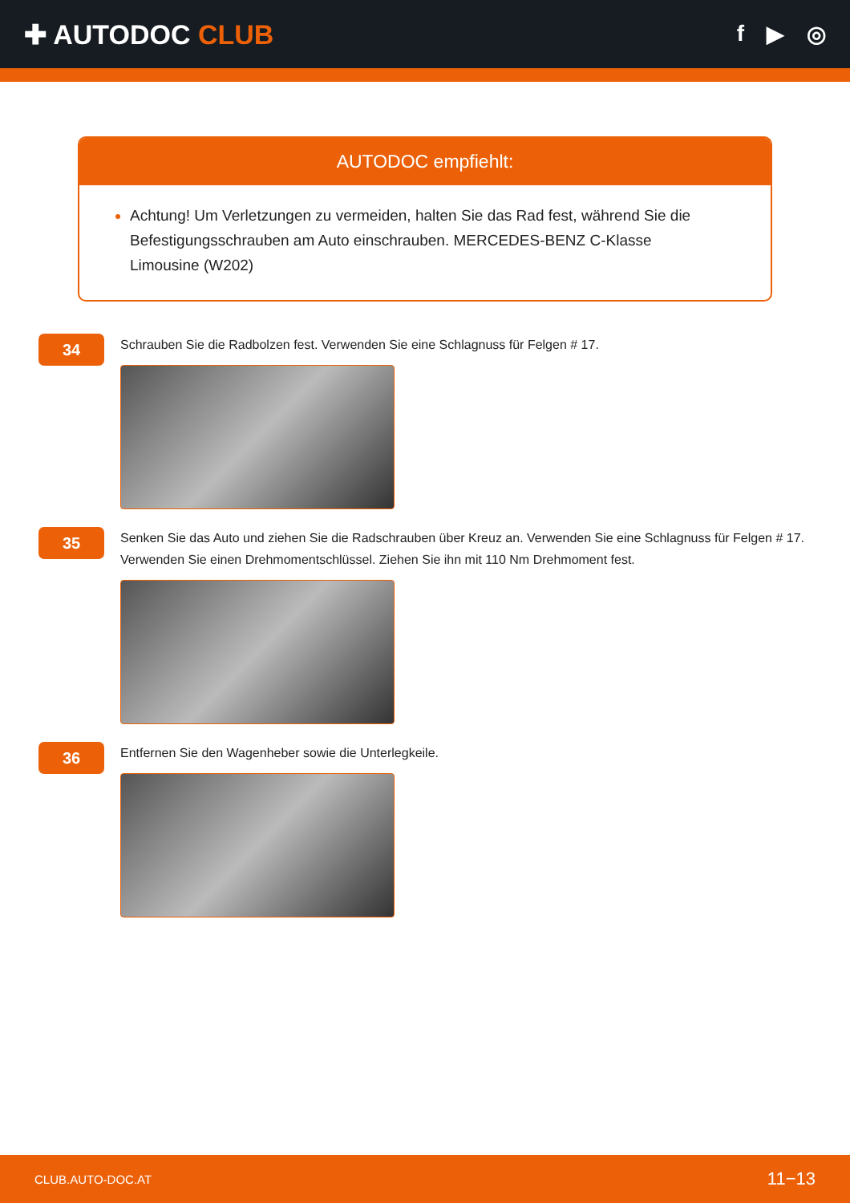✚ AUTODOC CLUB
f ▶ ◎
AUTODOC empfiehlt:
Achtung! Um Verletzungen zu vermeiden, halten Sie das Rad fest, während Sie die Befestigungsschrauben am Auto einschrauben. MERCEDES-BENZ C-Klasse Limousine (W202)
34
Schrauben Sie die Radbolzen fest. Verwenden Sie eine Schlagnuss für Felgen # 17.
35
Senken Sie das Auto und ziehen Sie die Radschrauben über Kreuz an. Verwenden Sie eine Schlagnuss für Felgen # 17. Verwenden Sie einen Drehmomentschlüssel. Ziehen Sie ihn mit 110 Nm Drehmoment fest.
36
Entfernen Sie den Wagenheber sowie die Unterlegkeile.
CLUB.AUTO-DOC.AT 11−13